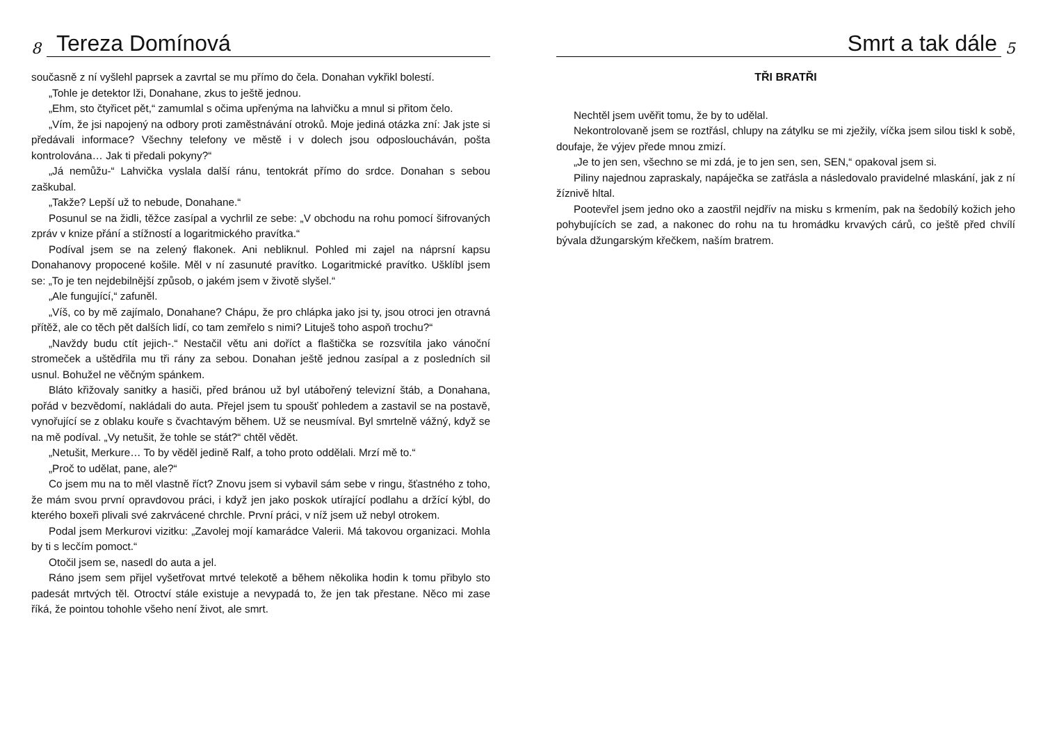8
Tereza Domínová
současně z ní vyšlehl paprsek a zavrtal se mu přímo do čela. Donahan vykřikl bolestí.
„Tohle je detektor lži, Donahane, zkus to ještě jednou.
„Ehm, sto čtyřicet pět,“ zamumlal s očima upřenýma na lahvičku a mnul si přitom čelo.
„Vím, že jsi napojený na odbory proti zaměstnávání otroků. Moje jediná otázka zní: Jak jste si předávali informace? Všechny telefony ve městě i v dolech jsou odposloucháván, pošta kontrolována… Jak ti předali pokyny?“
„Já nemůžu-“ Lahvička vyslala další ránu, tentokrát přímo do srdce. Donahan s sebou zaškubal.
„Takže? Lepší už to nebude, Donahane.“
Posunul se na židli, těžce zasípal a vychrlil ze sebe: „V obchodu na rohu pomocí šifrovaných zpráv v knize přání a stížností a logaritmického pravítka.“
Podíval jsem se na zelený flakonek. Ani nebliknul. Pohled mi zajel na náprsní kapsu Donahanovy propocené košile. Měl v ní zasunuté pravítko. Logaritmické pravítko. Ušklíbl jsem se: „To je ten nejdebilnější způsob, o jakém jsem v životě slyšel.“
„Ale fungující,“ zafuněl.
„Víš, co by mě zajímalo, Donahane? Chápu, že pro chlápka jako jsi ty, jsou otroci jen otravná přítěž, ale co těch pět dalších lidí, co tam zemřelo s nimi? Lituješ toho aspoň trochu?“
„Navždy budu ctít jejich-.“ Nestačil větu ani doříct a flaštička se rozsvítila jako vánoční stromeček a uštědřila mu tři rány za sebou. Donahan ještě jednou zasípal a z posledních sil usnul. Bohužel ne věčným spánkem.
Bláto křižovaly sanitky a hasiči, před bránou už byl utábořený televizní štáb, a Donahana, pořád v bezvědomí, nakládali do auta. Přejel jsem tu spoušť pohledem a zastavil se na postavě, vynořující se z oblaku kouře s čvachtavým během. Už se neusmíval. Byl smrtelně vážný, když se na mě podíval. „Vy netušit, že tohle se stát?“ chtěl vědět.
„Netušit, Merkure… To by věděl jedině Ralf, a toho proto oddělali. Mrzí mě to.“
„Proč to udělat, pane, ale?“
Co jsem mu na to měl vlastně říct? Znovu jsem si vybavil sám sebe v ringu, šťastného z toho, že mám svou první opravdovou práci, i když jen jako poskok utírající podlahu a držící kýbl, do kterého boxeři plivali své zakrvácené chrchle. První práci, v níž jsem už nebyl otrokem.
Podal jsem Merkurovi vizitku: „Zavolej mojí kamarádce Valerii. Má takovou organizaci. Mohla by ti s lecčím pomoct.“
Otočil jsem se, nasedl do auta a jel.
Ráno jsem sem přijel vyšetřovat mrtvé telekotě a během několika hodin k tomu přibylo sto padesát mrtvých těl. Otroctví stále existuje a nevypadá to, že jen tak přestane. Něco mi zase říká, že pointou tohohle všeho není život, ale smrt.
Smrt a tak dále
5
TŘI BRATŘI
Nechtěl jsem uvěřit tomu, že by to udělal.
Nekontrolovaně jsem se roztřásl, chlupy na zátylku se mi zježily, víčka jsem silou tiskl k sobě, doufaje, že výjev přede mnou zmizí.
„Je to jen sen, všechno se mi zdá, je to jen sen, sen, SEN,“ opakoval jsem si.
Piliny najednou zapraskaly, napáječka se zatřásla a následovalo pravidelné mlaskání, jak z ní žíznivě hltal.
Pootevřel jsem jedno oko a zaostřil nejdřív na misku s krmením, pak na šedobílý kožich jeho pohybujících se zad, a nakonec do rohu na tu hromádku krvavých cárů, co ještě před chvílí bývala džungarským křečkem, naším bratrem.